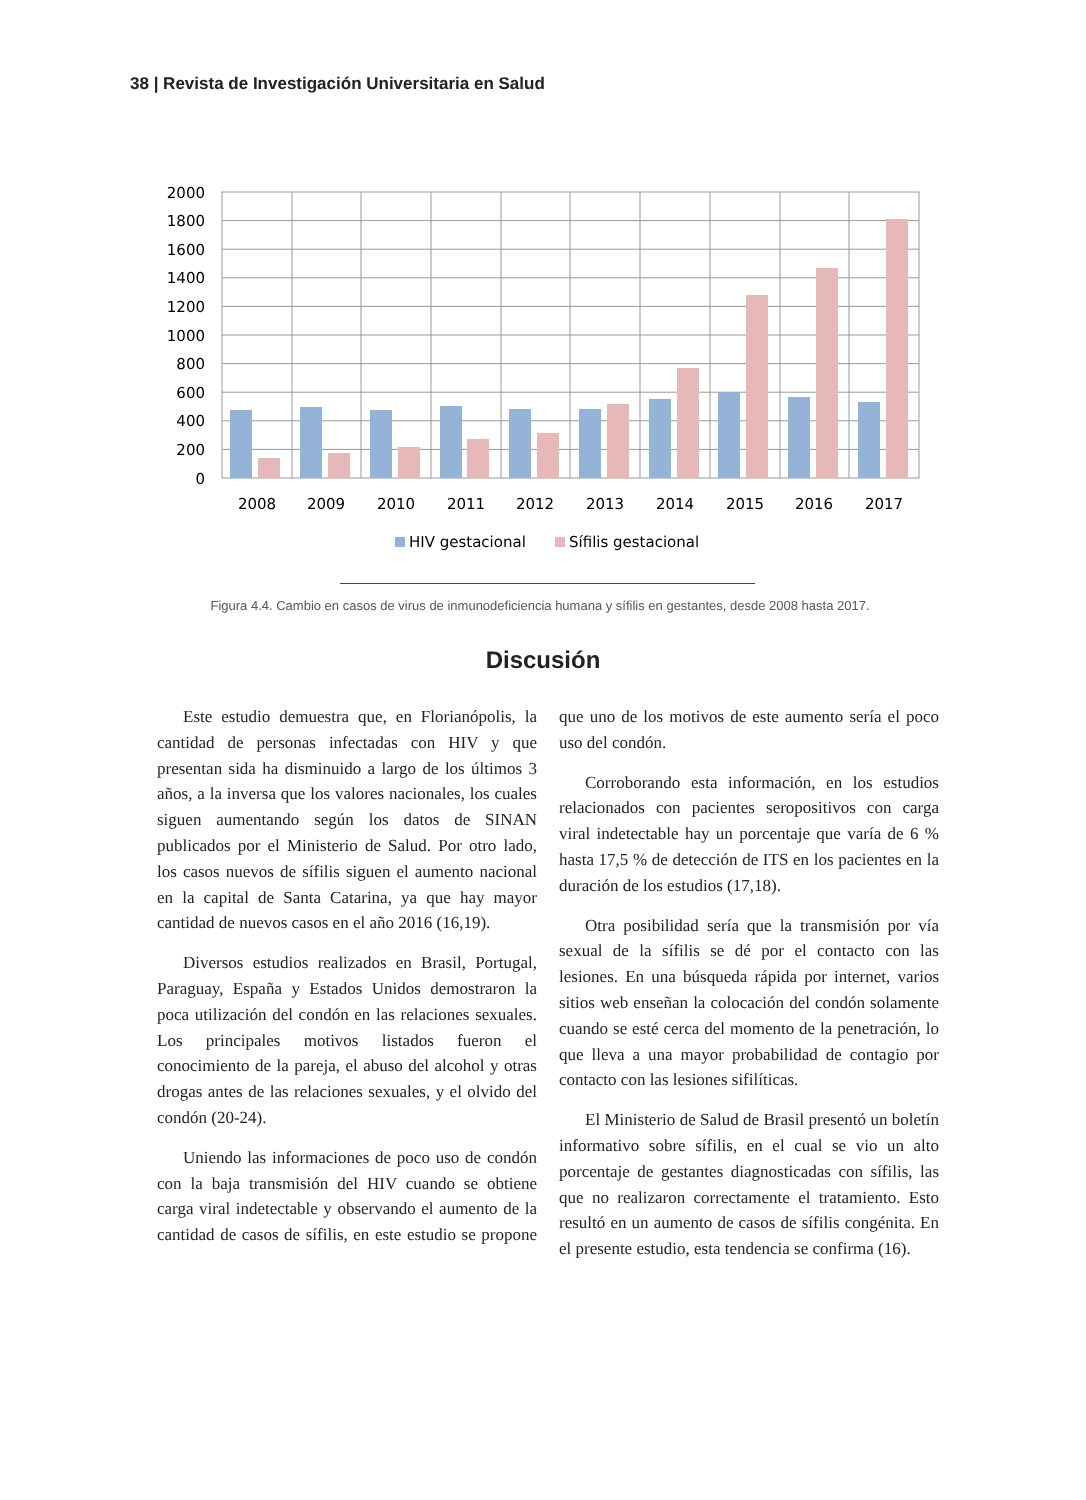38 | Revista de Investigación Universitaria en Salud
2000
1800
1600
1400
1200
1000
800
600
400
200
0
2008
2009
2010
2011
2012
2013
2014
2015
2016
2017
HIV gestacional
Sífilis gestacional
Figura 4.4. Cambio en casos de virus de inmunodeficiencia humana y sífilis en gestantes, desde 2008 hasta 2017.
Discusión
Este estudio demuestra que, en Florianópolis, la cantidad de personas infectadas con HIV y que presentan sida ha disminuido a largo de los últimos 3 años, a la inversa que los valores nacionales, los cuales siguen aumentando según los datos de SINAN publicados por el Ministerio de Salud. Por otro lado, los casos nuevos de sífilis siguen el aumento nacional en la capital de Santa Catarina, ya que hay mayor cantidad de nuevos casos en el año 2016 (16,19).
Diversos estudios realizados en Brasil, Portugal, Paraguay, España y Estados Unidos demostraron la poca utilización del condón en las relaciones sexuales. Los principales motivos listados fueron el conocimiento de la pareja, el abuso del alcohol y otras drogas antes de las relaciones sexuales, y el olvido del condón (20-24).
Uniendo las informaciones de poco uso de condón con la baja transmisión del HIV cuando se obtiene carga viral indetectable y observando el aumento de la cantidad de casos de sífilis, en este estudio se propone que uno de los motivos de este aumento sería el poco uso del condón.
Corroborando esta información, en los estudios relacionados con pacientes seropositivos con carga viral indetectable hay un porcentaje que varía de 6 % hasta 17,5 % de detección de ITS en los pacientes en la duración de los estudios (17,18).
Otra posibilidad sería que la transmisión por vía sexual de la sífilis se dé por el contacto con las lesiones. En una búsqueda rápida por internet, varios sitios web enseñan la colocación del condón solamente cuando se esté cerca del momento de la penetración, lo que lleva a una mayor probabilidad de contagio por contacto con las lesiones sifilíticas.
El Ministerio de Salud de Brasil presentó un boletín informativo sobre sífilis, en el cual se vio un alto porcentaje de gestantes diagnosticadas con sífilis, las que no realizaron correctamente el tratamiento. Esto resultó en un aumento de casos de sífilis congénita. En el presente estudio, esta tendencia se confirma (16).